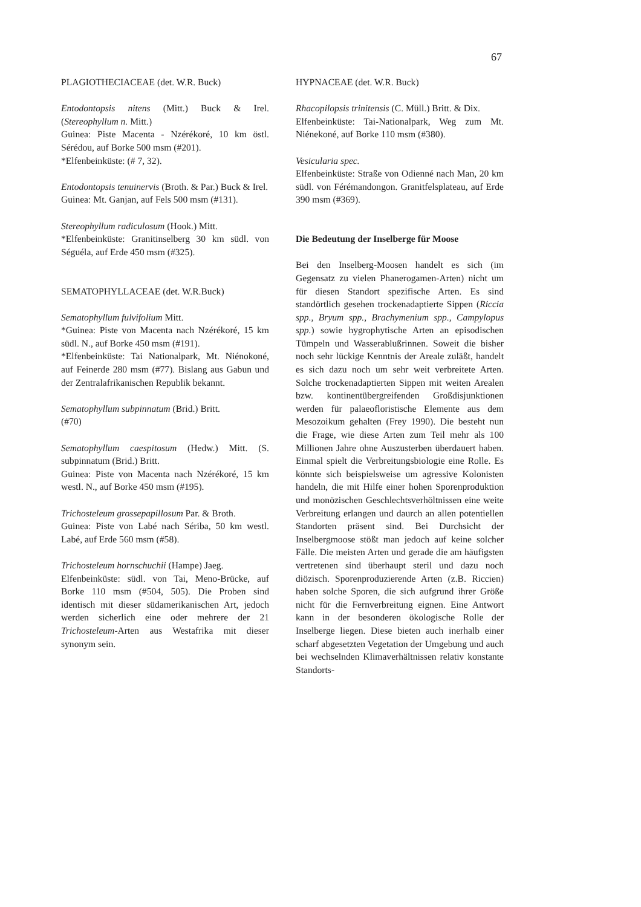67
PLAGIOTHECIACEAE (det. W.R. Buck)
Entodontopsis nitens (Mitt.) Buck & Irel. (Stereophyllum n. Mitt.)
Guinea: Piste Macenta - Nzérékoré, 10 km östl. Sérédou, auf Borke 500 msm (#201).
*Elfenbeinküste: (# 7, 32).
Entodontopsis tenuinervis (Broth. & Par.) Buck & Irel.
Guinea: Mt. Ganjan, auf Fels 500 msm (#131).
Stereophyllum radiculosum (Hook.) Mitt.
*Elfenbeinküste: Granitinselberg 30 km südl. von Séguéla, auf Erde 450 msm (#325).
SEMATOPHYLLACEAE (det. W.R.Buck)
Sematophyllum fulvifolium Mitt.
*Guinea: Piste von Macenta nach Nzérékoré, 15 km südl. N., auf Borke 450 msm (#191).
*Elfenbeinküste: Tai Nationalpark, Mt. Niénokoné, auf Feinerde 280 msm (#77). Bislang aus Gabun und der Zentralafrikanischen Republik bekannt.
Sematophyllum subpinnatum (Brid.) Britt.
(#70)
Sematophyllum caespitosum (Hedw.) Mitt. (S. subpinnatum (Brid.) Britt.
Guinea: Piste von Macenta nach Nzérékoré, 15 km westl. N., auf Borke 450 msm (#195).
Trichosteleum grossepapillosum Par. & Broth.
Guinea: Piste von Labé nach Sériba, 50 km westl. Labé, auf Erde 560 msm (#58).
Trichosteleum hornschuchii (Hampe) Jaeg.
Elfenbeinküste: südl. von Tai, Meno-Brücke, auf Borke 110 msm (#504, 505). Die Proben sind identisch mit dieser südamerikanischen Art, jedoch werden sicherlich eine oder mehrere der 21 Trichosteleum-Arten aus Westafrika mit dieser synonym sein.
HYPNACEAE (det. W.R. Buck)
Rhacopilopsis trinitensis (C. Müll.) Britt. & Dix.
Elfenbeinküste: Tai-Nationalpark, Weg zum Mt. Niénekoné, auf Borke 110 msm (#380).
Vesicularia spec.
Elfenbeinküste: Straße von Odienné nach Man, 20 km südl. von Férémandongon. Granitfelsplateau, auf Erde 390 msm (#369).
Die Bedeutung der Inselberge für Moose
Bei den Inselberg-Moosen handelt es sich (im Gegensatz zu vielen Phanerogamen-Arten) nicht um für diesen Standort spezifische Arten. Es sind standörtlich gesehen trockenadaptierte Sippen (Riccia spp., Bryum spp., Brachymenium spp., Campylopus spp.) sowie hygrophytische Arten an episodischen Tümpeln und Wasserablußrinnen. Soweit die bisher noch sehr lückige Kenntnis der Areale zuläßt, handelt es sich dazu noch um sehr weit verbreitete Arten. Solche trockenadaptierten Sippen mit weiten Arealen bzw. kontinentübergreifenden Großdisjunktionen werden für palaeofloristische Elemente aus dem Mesozoikum gehalten (Frey 1990). Die besteht nun die Frage, wie diese Arten zum Teil mehr als 100 Millionen Jahre ohne Auszusterben überdauert haben. Einmal spielt die Verbreitungsbiologie eine Rolle. Es könnte sich beispielsweise um agressive Kolonisten handeln, die mit Hilfe einer hohen Sporenproduktion und monözischen Geschlechtsverhöltnissen eine weite Verbreitung erlangen und daurch an allen potentiellen Standorten präsent sind. Bei Durchsicht der Inselbergmoose stößt man jedoch auf keine solcher Fälle. Die meisten Arten und gerade die am häufigsten vertretenen sind überhaupt steril und dazu noch diözisch. Sporenproduzierende Arten (z.B. Riccien) haben solche Sporen, die sich aufgrund ihrer Größe nicht für die Fernverbreitung eignen. Eine Antwort kann in der besonderen ökologische Rolle der Inselberge liegen. Diese bieten auch inerhalb einer scharf abgesetzten Vegetation der Umgebung und auch bei wechselnden Klimaverhältnissen relativ konstante Standorts-